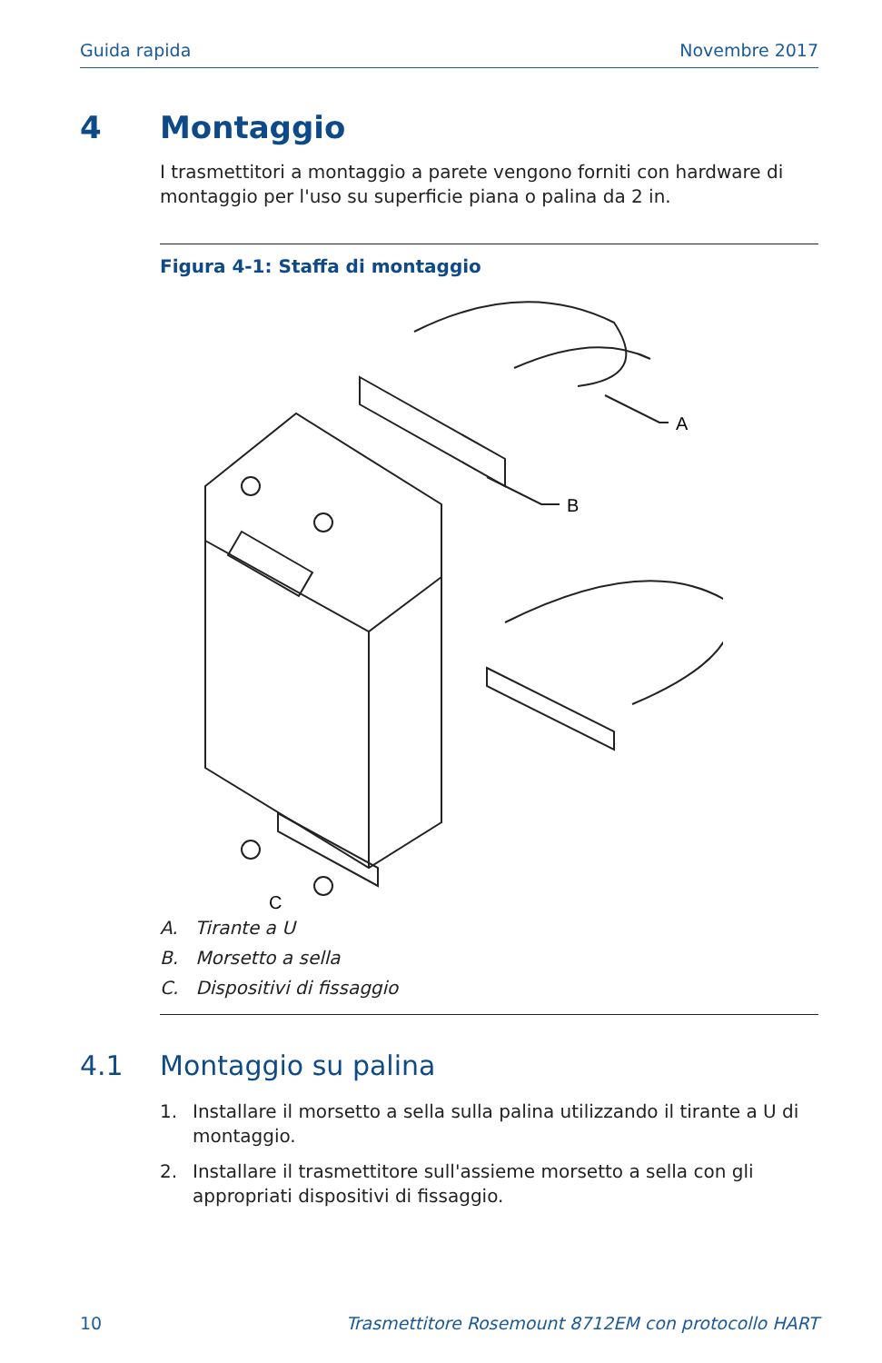Guida rapida Novembre 2017
4 Montaggio
I trasmettitori a montaggio a parete vengono forniti con hardware di montaggio per l'uso su superficie piana o palina da 2 in.
Figura 4-1: Staffa di montaggio
A
B
C
A. Tirante a U
B. Morsetto a sella
C. Dispositivi di fissaggio
4.1 Montaggio su palina
1. Installare il morsetto a sella sulla palina utilizzando il tirante a U di montaggio.
2. Installare il trasmettitore sull'assieme morsetto a sella con gli appropriati dispositivi di fissaggio.
10 Trasmettitore Rosemount 8712EM con protocollo HART